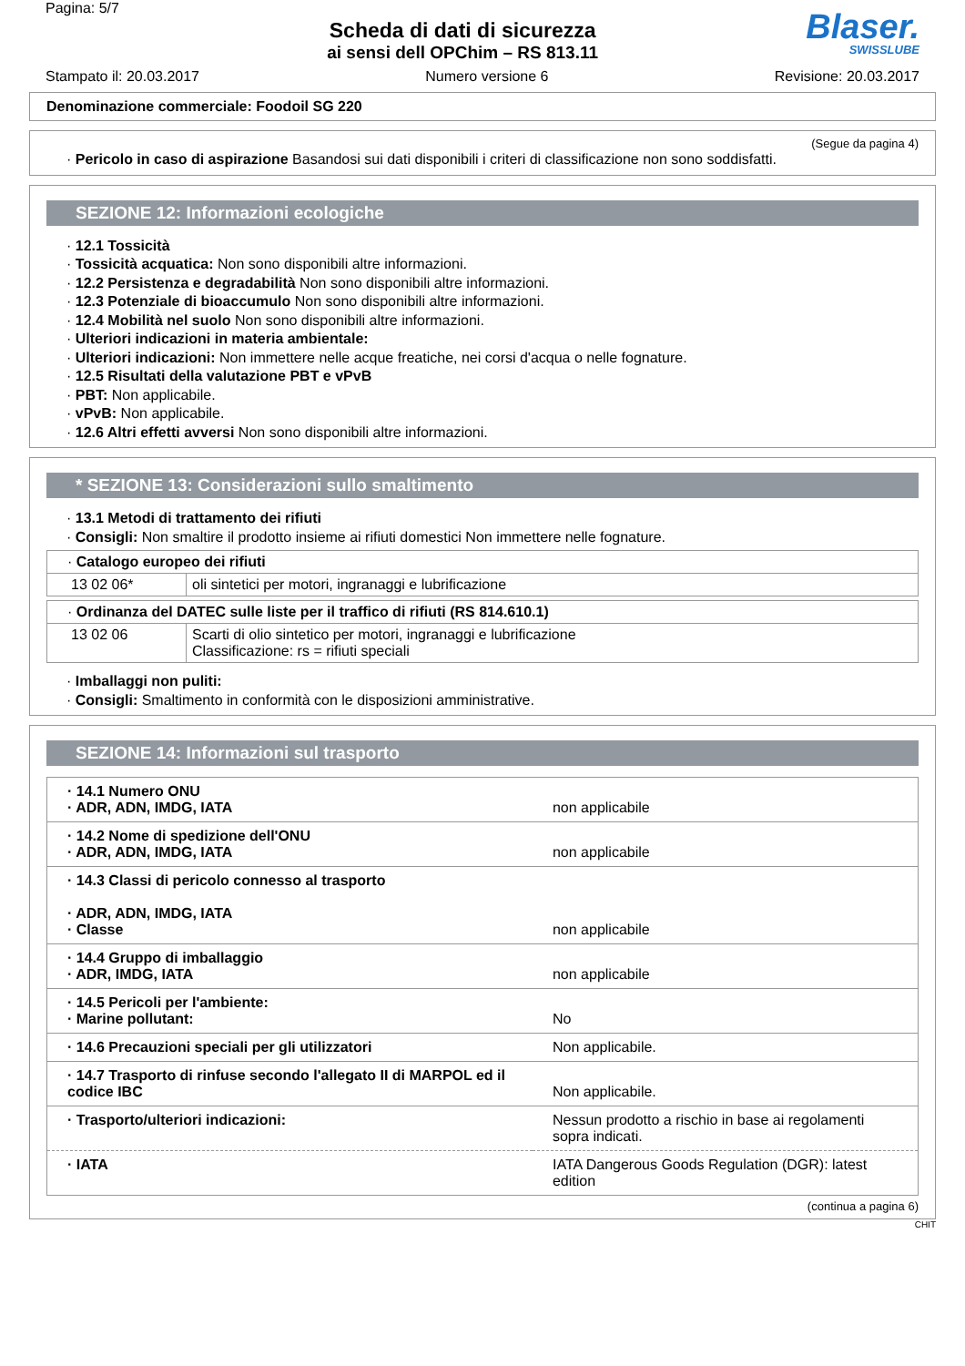Pagina: 5/7
Scheda di dati di sicurezza
ai sensi dell OPChim – RS 813.11
Blaser.
SWISSLUBE
Stampato il: 20.03.2017 Numero versione 6 Revisione: 20.03.2017
Denominazione commerciale: Foodoil SG 220
(Segue da pagina 4)
· Pericolo in caso di aspirazione Basandosi sui dati disponibili i criteri di classificazione non sono soddisfatti.
SEZIONE 12: Informazioni ecologiche
· 12.1 Tossicità
· Tossicità acquatica: Non sono disponibili altre informazioni.
· 12.2 Persistenza e degradabilità Non sono disponibili altre informazioni.
· 12.3 Potenziale di bioaccumulo Non sono disponibili altre informazioni.
· 12.4 Mobilità nel suolo Non sono disponibili altre informazioni.
· Ulteriori indicazioni in materia ambientale:
· Ulteriori indicazioni: Non immettere nelle acque freatiche, nei corsi d'acqua o nelle fognature.
· 12.5 Risultati della valutazione PBT e vPvB
· PBT: Non applicabile.
· vPvB: Non applicabile.
· 12.6 Altri effetti avversi Non sono disponibili altre informazioni.
* SEZIONE 13: Considerazioni sullo smaltimento
· 13.1 Metodi di trattamento dei rifiuti
· Consigli: Non smaltire il prodotto insieme ai rifiuti domestici Non immettere nelle fognature.
| · Catalogo europeo dei rifiuti | |
| 13 02 06* | oli sintetici per motori, ingranaggi e lubrificazione |
| · Ordinanza del DATEC sulle liste per il traffico di rifiuti (RS 814.610.1) | |
| 13 02 06 | Scarti di olio sintetico per motori, ingranaggi e lubrificazione Classificazione: rs = rifiuti speciali |
· Imballaggi non puliti:
· Consigli: Smaltimento in conformità con le disposizioni amministrative.
SEZIONE 14: Informazioni sul trasporto
| · 14.1 Numero ONU · ADR, ADN, IMDG, IATA | non applicabile |
| · 14.2 Nome di spedizione dell'ONU · ADR, ADN, IMDG, IATA | non applicabile |
| · 14.3 Classi di pericolo connesso al trasporto · ADR, ADN, IMDG, IATA · Classe | non applicabile |
| · 14.4 Gruppo di imballaggio · ADR, IMDG, IATA | non applicabile |
| · 14.5 Pericoli per l'ambiente: · Marine pollutant: | No |
| · 14.6 Precauzioni speciali per gli utilizzatori | Non applicabile. |
| · 14.7 Trasporto di rinfuse secondo l'allegato II di MARPOL ed il codice IBC | Non applicabile. |
| · Trasporto/ulteriori indicazioni: | Nessun prodotto a rischio in base ai regolamenti sopra indicati. |
| · IATA | IATA Dangerous Goods Regulation (DGR): latest edition |
(continua a pagina 6)
CHIT